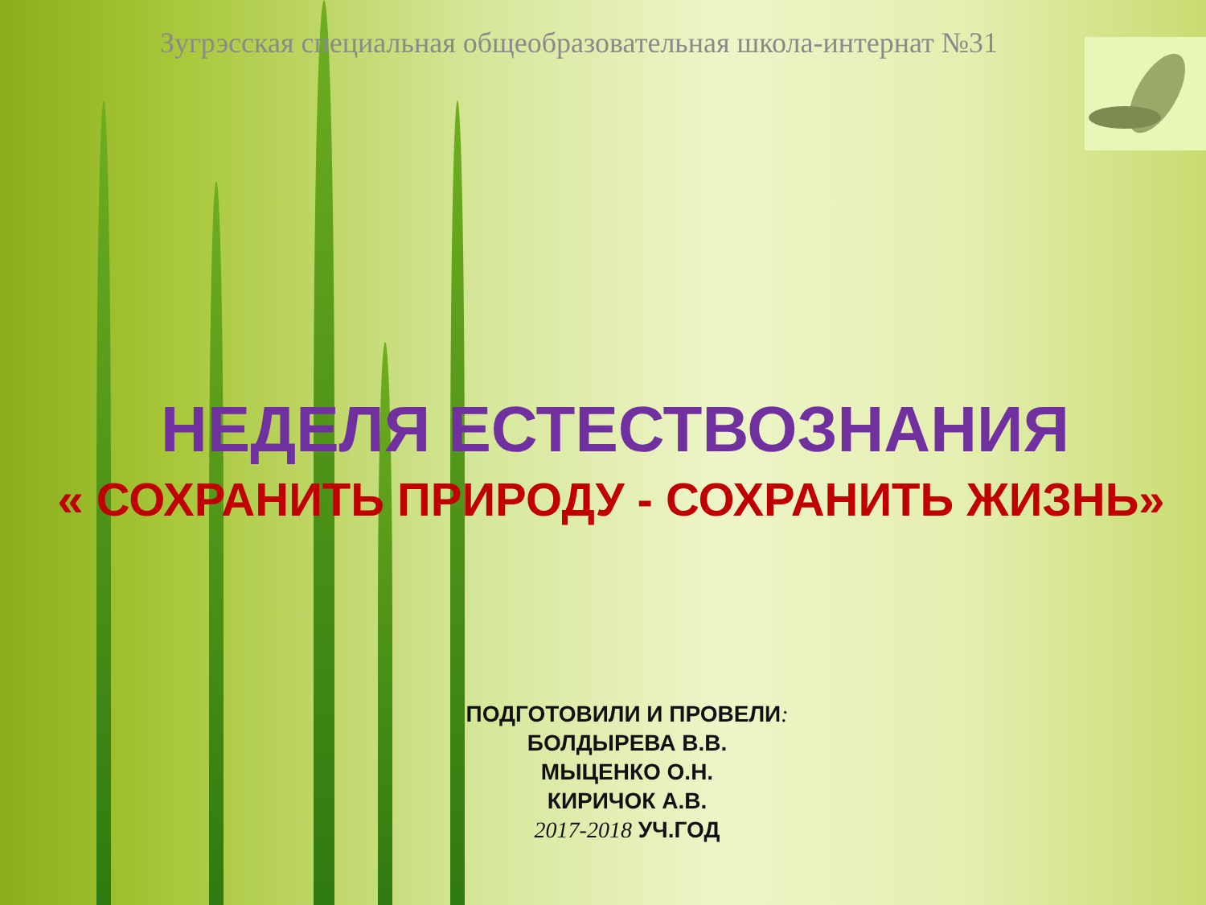Зугрэсская специальная общеобразовательная школа-интернат №31
НЕДЕЛЯ ЕСТЕСТВОЗНАНИЯ
« СОХРАНИТЬ ПРИРОДУ - СОХРАНИТЬ ЖИЗНЬ»
ПОДГОТОВИЛИ И ПРОВЕЛИ:
БОЛДЫРЕВА В.В.
МЫЦЕНКО О.Н.
КИРИЧОК А.В.
2017-2018 УЧ.ГОД